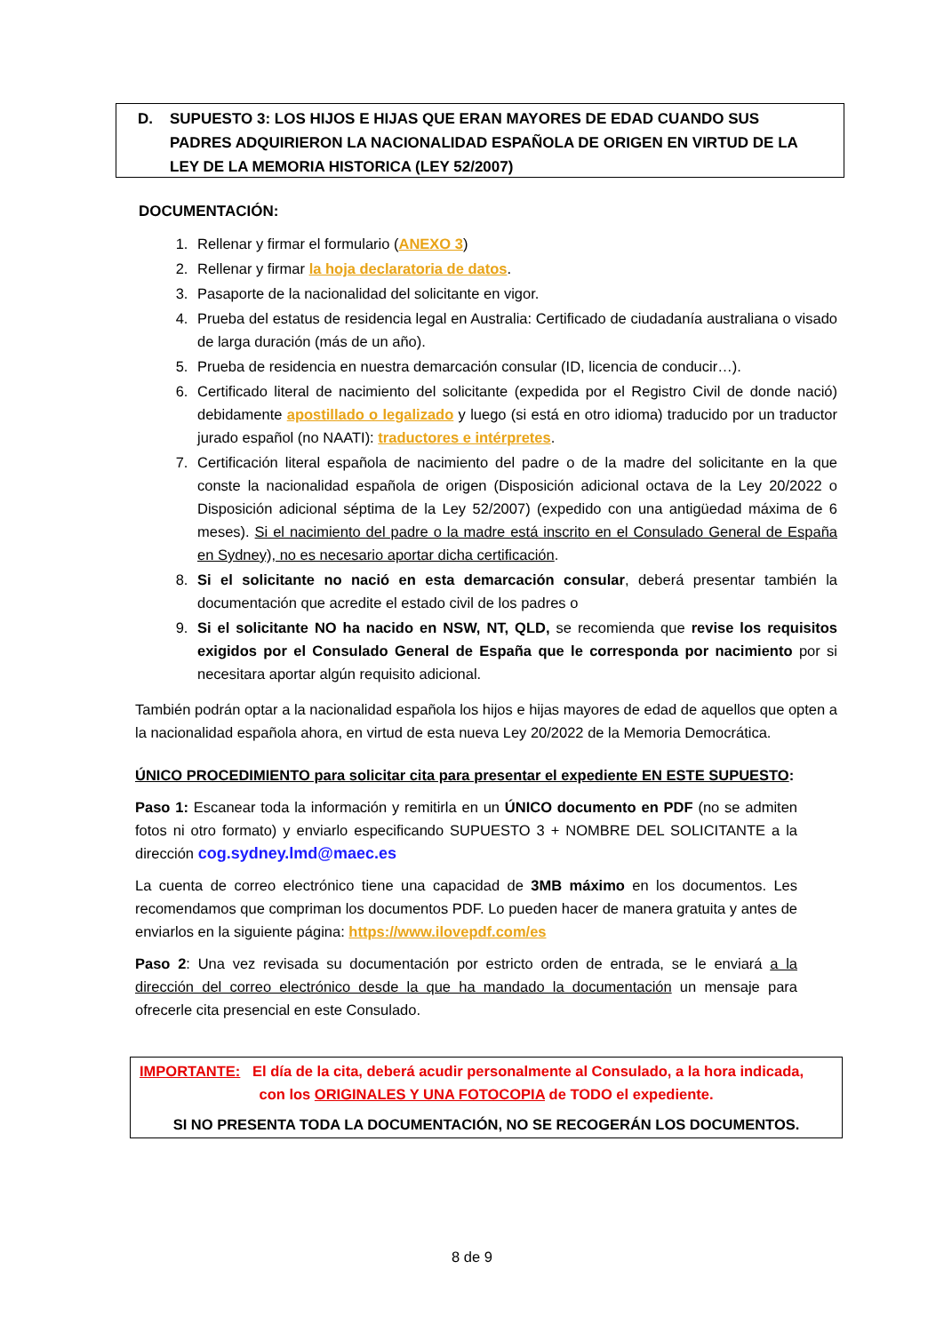D. SUPUESTO 3: LOS HIJOS E HIJAS QUE ERAN MAYORES DE EDAD CUANDO SUS PADRES ADQUIRIERON LA NACIONALIDAD ESPAÑOLA DE ORIGEN EN VIRTUD DE LA LEY DE LA MEMORIA HISTORICA (LEY 52/2007)
DOCUMENTACIÓN:
1. Rellenar y firmar el formulario (ANEXO 3)
2. Rellenar y firmar la hoja declaratoria de datos.
3. Pasaporte de la nacionalidad del solicitante en vigor.
4. Prueba del estatus de residencia legal en Australia: Certificado de ciudadanía australiana o visado de larga duración (más de un año).
5. Prueba de residencia en nuestra demarcación consular (ID, licencia de conducir…).
6. Certificado literal de nacimiento del solicitante (expedida por el Registro Civil de donde nació) debidamente apostillado o legalizado y luego (si está en otro idioma) traducido por un traductor jurado español (no NAATI): traductores e intérpretes.
7. Certificación literal española de nacimiento del padre o de la madre del solicitante en la que conste la nacionalidad española de origen (Disposición adicional octava de la Ley 20/2022 o Disposición adicional séptima de la Ley 52/2007) (expedido con una antigüedad máxima de 6 meses). Si el nacimiento del padre o la madre está inscrito en el Consulado General de España en Sydney), no es necesario aportar dicha certificación.
8. Si el solicitante no nació en esta demarcación consular, deberá presentar también la documentación que acredite el estado civil de los padres o
9. Si el solicitante NO ha nacido en NSW, NT, QLD, se recomienda que revise los requisitos exigidos por el Consulado General de España que le corresponda por nacimiento por si necesitara aportar algún requisito adicional.
También podrán optar a la nacionalidad española los hijos e hijas mayores de edad de aquellos que opten a la nacionalidad española ahora, en virtud de esta nueva Ley 20/2022 de la Memoria Democrática.
ÚNICO PROCEDIMIENTO para solicitar cita para presentar el expediente EN ESTE SUPUESTO:
Paso 1: Escanear toda la información y remitirla en un ÚNICO documento en PDF (no se admiten fotos ni otro formato) y enviarlo especificando SUPUESTO 3 + NOMBRE DEL SOLICITANTE a la dirección cog.sydney.lmd@maec.es
La cuenta de correo electrónico tiene una capacidad de 3MB máximo en los documentos. Les recomendamos que compriman los documentos PDF. Lo pueden hacer de manera gratuita y antes de enviarlos en la siguiente página: https://www.ilovepdf.com/es
Paso 2: Una vez revisada su documentación por estricto orden de entrada, se le enviará a la dirección del correo electrónico desde la que ha mandado la documentación un mensaje para ofrecerle cita presencial en este Consulado.
IMPORTANTE: El día de la cita, deberá acudir personalmente al Consulado, a la hora indicada,
con los ORIGINALES Y UNA FOTOCOPIA de TODO el expediente.
SI NO PRESENTA TODA LA DOCUMENTACIÓN, NO SE RECOGERÁN LOS DOCUMENTOS.
8 de 9